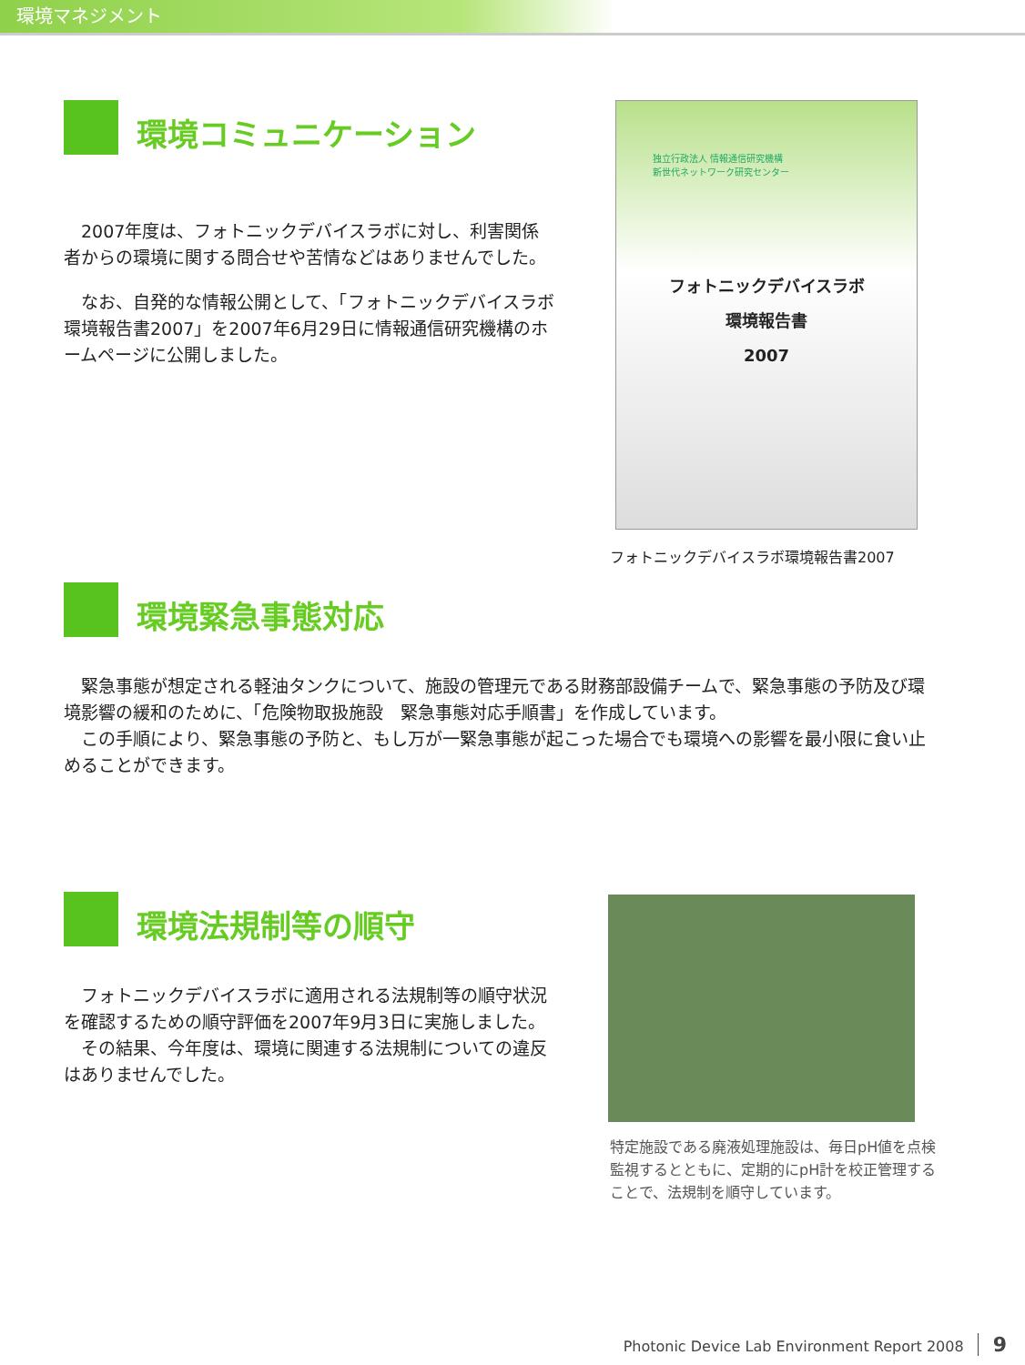環境マネジメント
環境コミュニケーション
　2007年度は、フォトニックデバイスラボに対し、利害関係者からの環境に関する問合せや苦情などはありませんでした。
　なお、自発的な情報公開として、「フォトニックデバイスラボ環境報告書2007」を2007年6月29日に情報通信研究機構のホームページに公開しました。
独立行政法人 情報通信研究機構
新世代ネットワーク研究センター
フォトニックデバイスラボ
環境報告書
2007
フォトニックデバイスラボ環境報告書2007
環境緊急事態対応
　緊急事態が想定される軽油タンクについて、施設の管理元である財務部設備チームで、緊急事態の予防及び環境影響の緩和のために、「危険物取扱施設　緊急事態対応手順書」を作成しています。
　この手順により、緊急事態の予防と、もし万が一緊急事態が起こった場合でも環境への影響を最小限に食い止めることができます。
環境法規制等の順守
　フォトニックデバイスラボに適用される法規制等の順守状況を確認するための順守評価を2007年9月3日に実施しました。
　その結果、今年度は、環境に関連する法規制についての違反はありませんでした。
特定施設である廃液処理施設は、毎日pH値を点検監視するとともに、定期的にpH計を校正管理することで、法規制を順守しています。
Photonic Device Lab Environment Report 2008 9